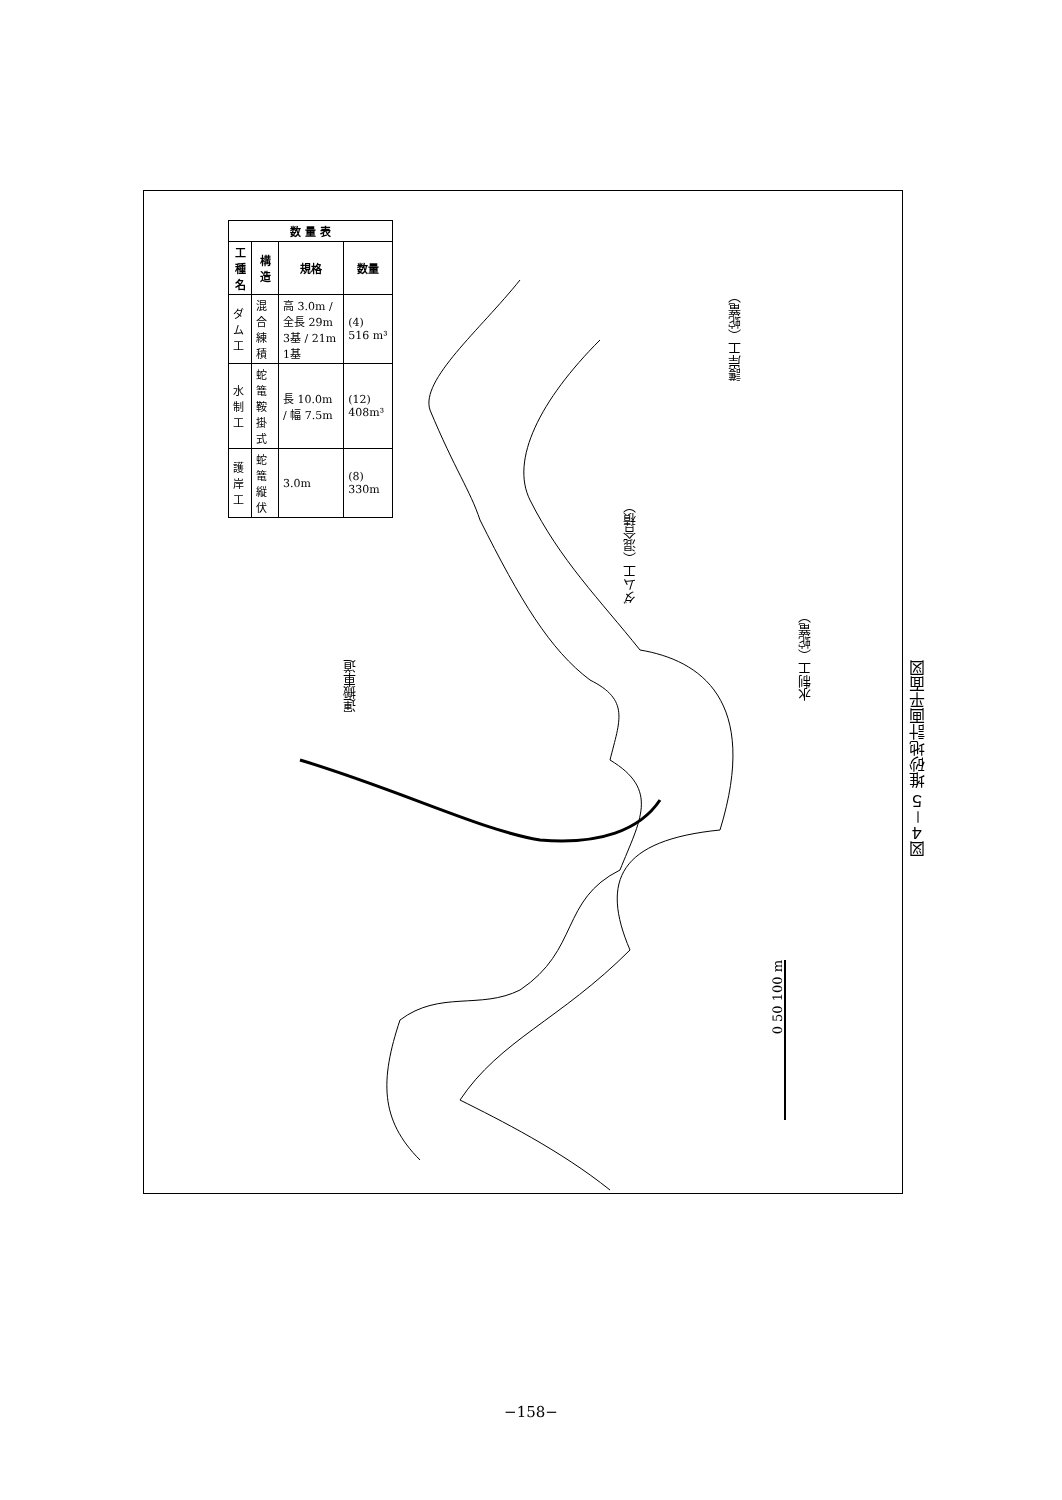| 数 量 表 | | | |
| --- | --- | --- | --- |
| 工種名 | 構造 | 規格 | 数量 |
| ダム工 | 混合 練積 | 高 3.0m / 全長 29m 3基 / 21m 1基 | (4) 516 m³ |
| 水制工 | 蛇篭 鞍掛式 | 長 10.0m / 幅 7.5m | (12) 408m³ |
| 護岸工 | 蛇篭縦伏 | 3.0m | (8) 330m |
護岸工（蛇篭）
ダム工（混合積）
水制工（蛇篭）
運搬車道
0 50 100 m
図４－５ 堆砂地計画平面図
−158−